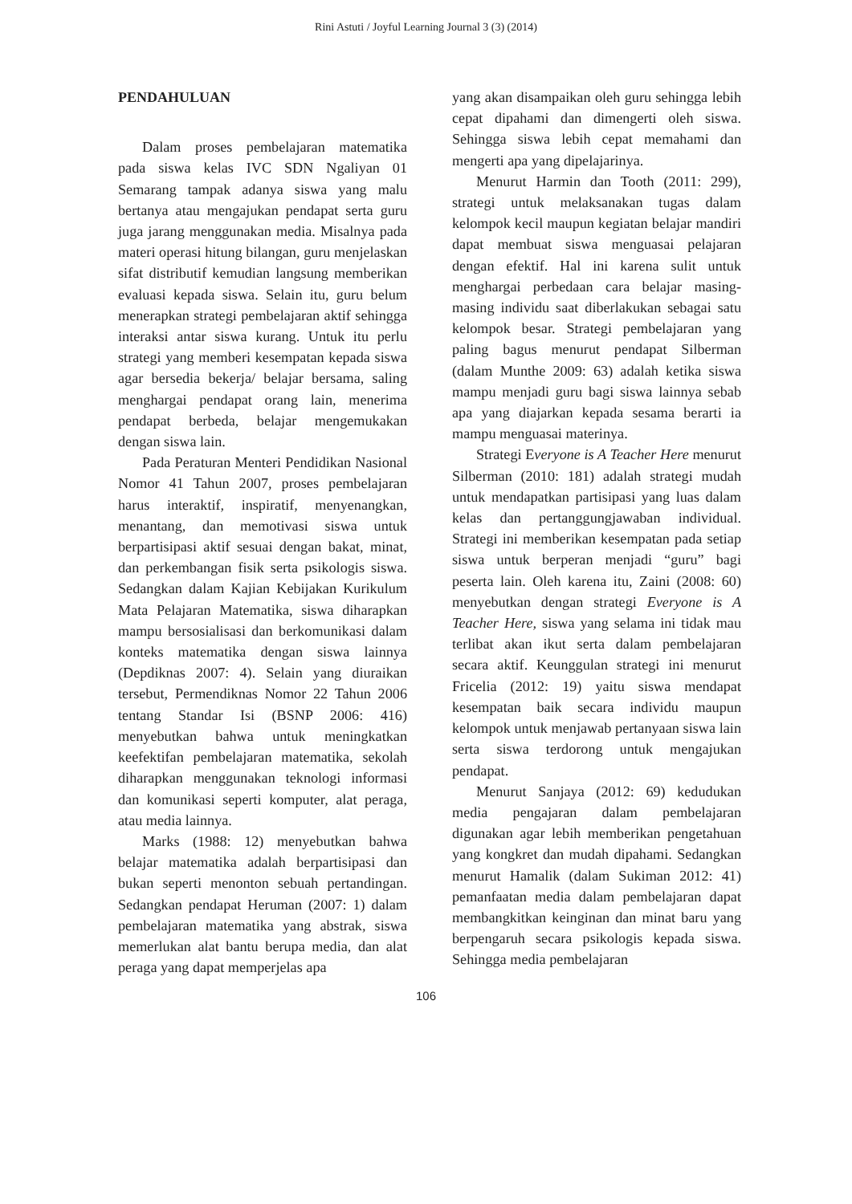Rini Astuti / Joyful Learning Journal 3 (3) (2014)
PENDAHULUAN
Dalam proses pembelajaran matematika pada siswa kelas IVC SDN Ngaliyan 01 Semarang tampak adanya siswa yang malu bertanya atau mengajukan pendapat serta guru juga jarang menggunakan media. Misalnya pada materi operasi hitung bilangan, guru menjelaskan sifat distributif kemudian langsung memberikan evaluasi kepada siswa. Selain itu, guru belum menerapkan strategi pembelajaran aktif sehingga interaksi antar siswa kurang. Untuk itu perlu strategi yang memberi kesempatan kepada siswa agar bersedia bekerja/ belajar bersama, saling menghargai pendapat orang lain, menerima pendapat berbeda, belajar mengemukakan dengan siswa lain.
Pada Peraturan Menteri Pendidikan Nasional Nomor 41 Tahun 2007, proses pembelajaran harus interaktif, inspiratif, menyenangkan, menantang, dan memotivasi siswa untuk berpartisipasi aktif sesuai dengan bakat, minat, dan perkembangan fisik serta psikologis siswa. Sedangkan dalam Kajian Kebijakan Kurikulum Mata Pelajaran Matematika, siswa diharapkan mampu bersosialisasi dan berkomunikasi dalam konteks matematika dengan siswa lainnya (Depdiknas 2007: 4). Selain yang diuraikan tersebut, Permendiknas Nomor 22 Tahun 2006 tentang Standar Isi (BSNP 2006: 416) menyebutkan bahwa untuk meningkatkan keefektifan pembelajaran matematika, sekolah diharapkan menggunakan teknologi informasi dan komunikasi seperti komputer, alat peraga, atau media lainnya.
Marks (1988: 12) menyebutkan bahwa belajar matematika adalah berpartisipasi dan bukan seperti menonton sebuah pertandingan. Sedangkan pendapat Heruman (2007: 1) dalam pembelajaran matematika yang abstrak, siswa memerlukan alat bantu berupa media, dan alat peraga yang dapat memperjelas apa
yang akan disampaikan oleh guru sehingga lebih cepat dipahami dan dimengerti oleh siswa. Sehingga siswa lebih cepat memahami dan mengerti apa yang dipelajarinya.
Menurut Harmin dan Tooth (2011: 299), strategi untuk melaksanakan tugas dalam kelompok kecil maupun kegiatan belajar mandiri dapat membuat siswa menguasai pelajaran dengan efektif. Hal ini karena sulit untuk menghargai perbedaan cara belajar masing-masing individu saat diberlakukan sebagai satu kelompok besar. Strategi pembelajaran yang paling bagus menurut pendapat Silberman (dalam Munthe 2009: 63) adalah ketika siswa mampu menjadi guru bagi siswa lainnya sebab apa yang diajarkan kepada sesama berarti ia mampu menguasai materinya.
Strategi Everyone is A Teacher Here menurut Silberman (2010: 181) adalah strategi mudah untuk mendapatkan partisipasi yang luas dalam kelas dan pertanggungjawaban individual. Strategi ini memberikan kesempatan pada setiap siswa untuk berperan menjadi “guru” bagi peserta lain. Oleh karena itu, Zaini (2008: 60) menyebutkan dengan strategi Everyone is A Teacher Here, siswa yang selama ini tidak mau terlibat akan ikut serta dalam pembelajaran secara aktif. Keunggulan strategi ini menurut Fricelia (2012: 19) yaitu siswa mendapat kesempatan baik secara individu maupun kelompok untuk menjawab pertanyaan siswa lain serta siswa terdorong untuk mengajukan pendapat.
Menurut Sanjaya (2012: 69) kedudukan media pengajaran dalam pembelajaran digunakan agar lebih memberikan pengetahuan yang kongkret dan mudah dipahami. Sedangkan menurut Hamalik (dalam Sukiman 2012: 41) pemanfaatan media dalam pembelajaran dapat membangkitkan keinginan dan minat baru yang berpengaruh secara psikologis kepada siswa. Sehingga media pembelajaran
106